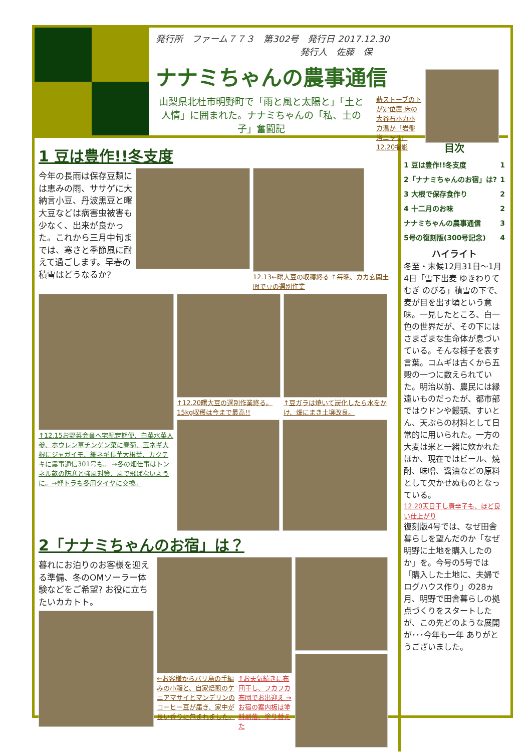発行所　ファーム７７３　第302号　発行日 2017.12.30
　　　　　　　　　　　　　　　　発行人　佐藤　保
ナナミちゃんの農事通信
山梨県北杜市明野町で「雨と風と太陽と」「土と人情」に囲まれた。ナナミちゃんの「私、土の子」奮闘記
薪ストーブの下が定位置 床の大谷石ホカホカ温か「岩盤浴ニャ!!」 12.20撮影
1 豆は豊作!!冬支度
今年の長雨は保存豆類には恵みの雨、ササゲに大納言小豆、丹波黒豆と曙大豆などは病害虫被害も少なく、出来が良かった。これから三月中旬までは、寒さと季節風に耐えて過ごします。早春の積雪はどうなるか?
12.13←曙大豆の収穫終る ↑毎晩、カカ玄関土間で豆の選別作業
↑12.15お野菜会員へ宅配定期便、白菜水菜人参、ホウレン草チンゲン菜に春菊、玉ネギ大根にジャガイモ、細ネギ長芋大根葉、カクテキに農事通信301号も。 →冬の畑仕事はトンネル畝の防寒と強風対策、風で飛ばないように。→軽トラも冬用タイヤに交換。
↑12.20曙大豆の選別作業終る。15kg収穫は今まで最高!!
↑豆ガラは焼いて炭化したら水をかけ、畑にまき土壌改良。
2「ナナミちゃんのお宿」は？
暮れにお泊りのお客様を迎える準備、冬のOMソーラー体験などをご希望? お役に立ちたいカカトト。
←お客様からバリ島の手編みの小箱と、自家焙煎のケニアマサイとマンデリンのコーヒー豆が届き、家中が良い香りに包まれました。
↑お天気続きに布団干し、フカフカ布団でお出迎え →お宿の案内板は塗料剥落、塗り替えた
目次
1 豆は豊作!!冬支度 1
2「ナナミちゃんのお宿」は? 1
3 大根で保存食作り 2
4 十二月のお味 2
ナナミちゃんの農事通信 3
5号の復刻版(300号記念) 4
ハイライト
冬至・末候12月31日～1月4日「雪下出麦 ゆきわりて むぎ のびる」積雪の下で、麦が目を出す頃という意味。一見したところ、白一色の世界だが、その下にはさまざまな生命体が息づいている。そんな様子を表す言葉。コムギは古くから五穀の一つに数えられていた。明治以前、農民には縁遠いものだったが、都市部ではウドンや饅頭、すいとん、天ぷらの材料として日常的に用いられた。一方の大麦は米と一緒に炊かれたほか、現在ではビール、焼酎、味噌、醤油などの原料として欠かせぬものとなっている。
12.20天日干し唐辛子も、ほど良い仕上がり
復刻版4号では、なぜ田舎暮らしを望んだのか「なぜ明野に土地を購入したのか」を。今号の5号では「購入した土地に、夫婦でログハウス作り」の28ヵ月、明野で田舎暮らしの拠点づくりをスタートしたが、この先どのような展開が･･･今年も一年 ありがとうございました。